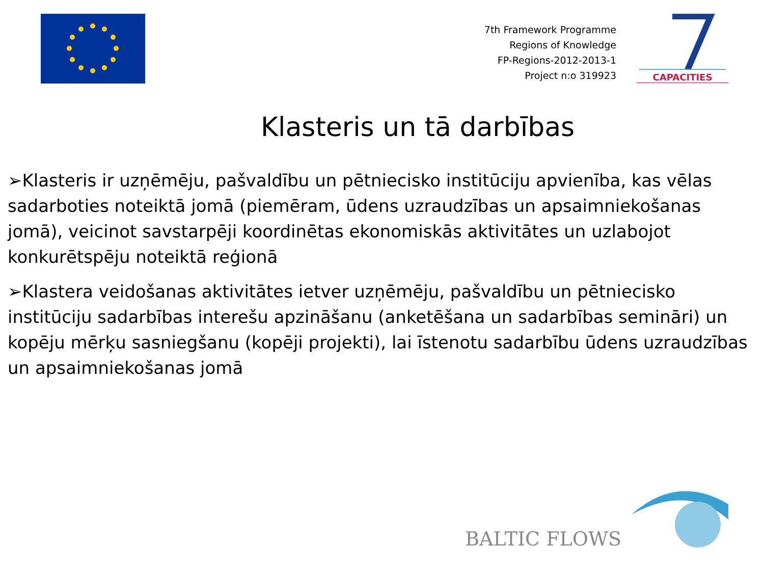7th Framework Programme
Regions of Knowledge
FP-Regions-2012-2013-1
Project n:o 319923
CAPACITIES
Klasteris un tā darbības
➢Klasteris ir uzņēmēju, pašvaldību un pētniecisko institūciju apvienība, kas vēlas sadarboties noteiktā jomā (piemēram, ūdens uzraudzības un apsaimniekošanas jomā), veicinot savstarpēji koordinētas ekonomiskās aktivitātes un uzlabojot konkurētspēju noteiktā reģionā
➢Klastera veidošanas aktivitātes ietver uzņēmēju, pašvaldību un pētniecisko institūciju sadarbības interešu apzināšanu (anketēšana un sadarbības semināri) un kopēju mērķu sasniegšanu (kopēji projekti), lai īstenotu sadarbību ūdens uzraudzības un apsaimniekošanas jomā
BALTIC FLOWS